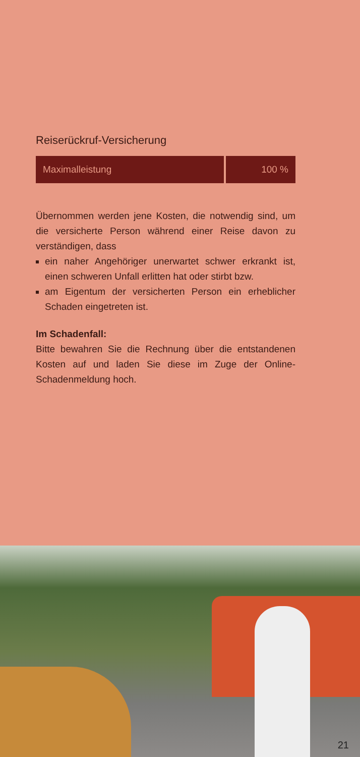Reiserückruf-Versicherung
| Maximalleistung | 100 % |
Übernommen werden jene Kosten, die notwendig sind, um die versicherte Person während einer Reise davon zu verständigen, dass
ein naher Angehöriger unerwartet schwer erkrankt ist, einen schweren Unfall erlitten hat oder stirbt bzw.
am Eigentum der versicherten Person ein erheblicher Schaden eingetreten ist.
Im Schadenfall:
Bitte bewahren Sie die Rechnung über die entstandenen Kosten auf und laden Sie diese im Zuge der Online-Schadenmeldung hoch.
21